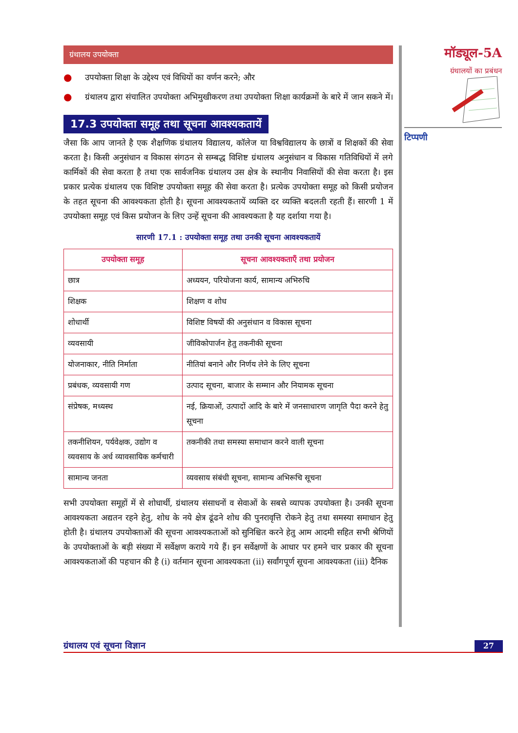ग्रंथालय उपयोक्ता
● उपयोक्ता शिक्षा के उद्देश्य एवं विधियों का वर्णन करने; और
● ग्रंथालय द्वारा संचालित उपयोक्ता अभिमुखीकरण तथा उपयोक्ता शिक्षा कार्यक्रमों के बारे में जान सकने में।
17.3 उपयोक्ता समूह तथा सूचना आवश्यकतायें
जैसा कि आप जानते है एक शैक्षणिक ग्रंथालय विद्यालय, कॉलेज या विश्वविद्यालय के छात्रों व शिक्षकों की सेवा करता है। किसी अनुसंधान व विकास संगठन से सम्बद्ध विशिष्ट ग्रंथालय अनुसंधान व विकास गतिविधियों में लगे कार्मिकों की सेवा करता है तथा एक सार्वजनिक ग्रंथालय उस क्षेत्र के स्थानीय निवासियों की सेवा करता है। इस प्रकार प्रत्येक ग्रंथालय एक विशिष्ट उपयोक्ता समूह की सेवा करता है। प्रत्येक उपयोक्ता समूह को किसी प्रयोजन के तहत सूचना की आवश्यकता होती है। सूचना आवश्यकतायें व्यक्ति दर व्यक्ति बदलती रहती हैं। सारणी 1 में उपयोक्ता समूह एवं किस प्रयोजन के लिए उन्हें सूचना की आवश्यकता है यह दर्शाया गया है।
सारणी 17.1 : उपयोक्ता समूह तथा उनकी सूचना आवश्यकतायें
| उपयोक्ता समूह | सूचना आवश्यकताएँ तथा प्रयोजन |
| --- | --- |
| छात्र | अध्ययन, परियोजना कार्य, सामान्य अभिरुचि |
| शिक्षक | शिक्षण व शोध |
| शोधार्थी | विशिष्ट विषयों की अनुसंधान व विकास सूचना |
| व्यवसायी | जीविकोपार्जन हेतु तकनीकी सूचना |
| योजनाकार, नीति निर्माता | नीतियां बनाने और निर्णय लेने के लिए सूचना |
| प्रबंधक, व्यवसायी गण | उत्पाद सूचना, बाजार के सम्मान और नियामक सूचना |
| संप्रेषक, मध्यस्थ | नई, क्रियाओं, उत्पादों आदि के बारे में जनसाधारण जागृति पैदा करने हेतु सूचना |
| तकनीशियन, पर्यवेक्षक, उद्योग व व्यवसाय के अर्ध व्यावसायिक कर्मचारी | तकनीकी तथा समस्या समाधान करने वाली सूचना |
| सामान्य जनता | व्यवसाय संबंधी सूचना, सामान्य अभिरूचि सूचना |
सभी उपयोक्ता समूहों में से शोधार्थी, ग्रंथालय संसाधनों व सेवाओं के सबसे व्यापक उपयोक्ता है। उनकी सूचना आवश्यकता अद्यतन रहने हेतु, शोध के नये क्षेत्र ढूंढने शोध की पुनरावृत्ति रोकने हेतु तथा समस्या समाधान हेतु होती है। ग्रंथालय उपयोक्ताओं की सूचना आवश्यकताओं को सुनिश्चित करने हेतु आम आदमी सहित सभी श्रेणियों के उपयोक्ताओं के बड़ी संख्या में सर्वेक्षण कराये गये हैं। इन सर्वेक्षणों के आधार पर हमने चार प्रकार की सूचना आवश्यकताओं की पहचान की है (i) वर्तमान सूचना आवश्यकता (ii) सर्वांगपूर्ण सूचना आवश्यकता (iii) दैनिक
मॉड्यूल-5A
ग्रंथालयों का प्रबंधन
टिप्पणी
ग्रंथालय एवं सूचना विज्ञान 27